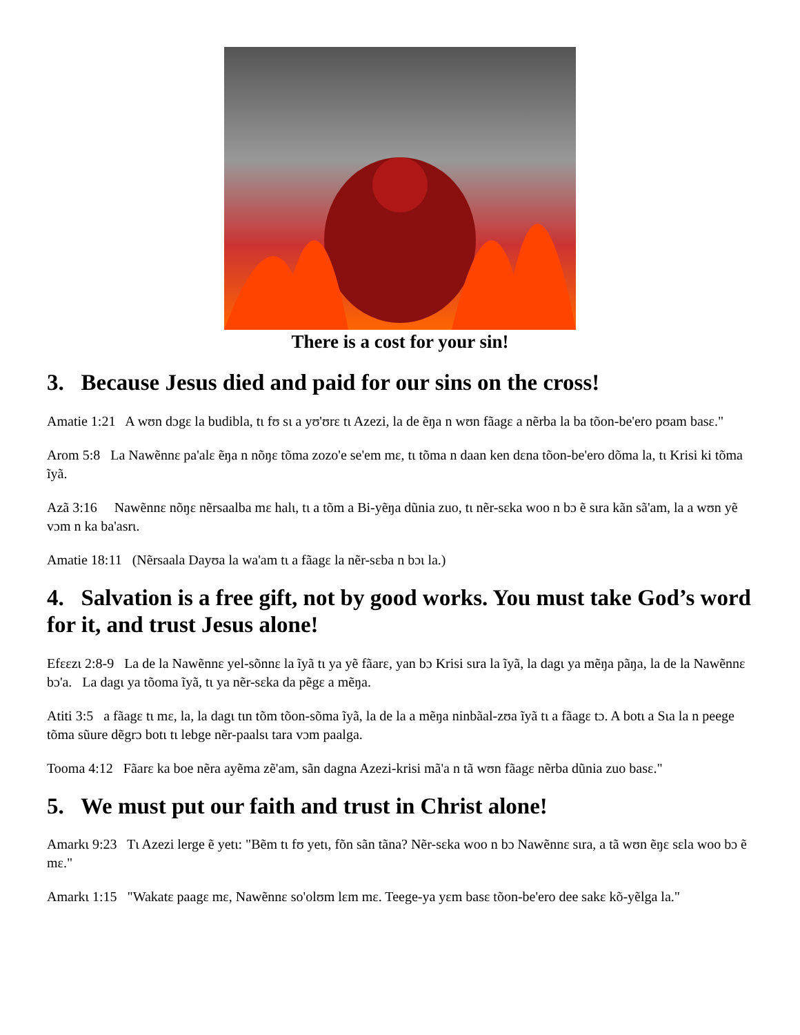There is a cost for your sin!
3. Because Jesus died and paid for our sins on the cross!
Amatie 1:21 A wʊn dɔgɛ la budibla, tɩ fʊ sɩ a yʊ'ʊrɛ tɩ Azezi, la de ẽŋa n wʊn fãagɛ a nẽrba la ba tõon-be'ero pʊam basɛ."
Arom 5:8 La Nawẽnnɛ pa'alɛ ẽŋa n nõŋɛ tõma zozo'e se'em mɛ, tɩ tõma n daan ken dɛna tõon-be'ero dõma la, tɩ Krisi ki tõma ĩyã.
Azã 3:16 Nawẽnnɛ nõŋɛ nẽrsaalba mɛ halɩ, tɩ a tõm a Bi-yẽŋa dũnia zuo, tɩ nẽr-sɛka woo n bɔ ẽ sɩra kãn sã'am, la a wʊn yẽ vɔm n ka ba'asrɩ.
Amatie 18:11 (Nẽrsaala Dayʊa la wa'am tɩ a fãagɛ la nẽr-sɛba n bɔɩ la.)
4. Salvation is a free gift, not by good works. You must take God’s word for it, and trust Jesus alone!
Efɛɛzɩ 2:8-9 La de la Nawẽnnɛ yel-sõnnɛ la ĩyã tɩ ya yẽ fãarɛ, yan bɔ Krisi sɩra la ĩyã, la dagɩ ya mẽŋa pãŋa, la de la Nawẽnnɛ bɔ'a. La dagɩ ya tõoma ĩyã, tɩ ya nẽr-sɛka da pẽgɛ a mẽŋa.
Atiti 3:5 a fãagɛ tɩ mɛ, la, la dagɩ tɩn tõm tõon-sõma ĩyã, la de la a mẽŋa ninbãal-zʊa ĩyã tɩ a fãagɛ tɔ. A botɩ a Sɩa la n peege tõma sũure dẽgrɔ botɩ tɩ lebge nẽr-paalsɩ tara vɔm paalga.
Tooma 4:12 Fãarɛ ka boe nẽra ayẽma zẽ'am, sãn dagna Azezi-krisi mã'a n tã wʊn fãagɛ nẽrba dũnia zuo basɛ."
5. We must put our faith and trust in Christ alone!
Amarkɩ 9:23 Tɩ Azezi lerge ẽ yetɩ: "Bẽm tɩ fʊ yetɩ, fõn sãn tãna? Nẽr-sɛka woo n bɔ Nawẽnnɛ sɩra, a tã wʊn ẽŋɛ sɛla woo bɔ ẽ mɛ."
Amarkɩ 1:15 "Wakatɛ paagɛ mɛ, Nawẽnnɛ so'olʊm lɛm mɛ. Teege-ya yɛm basɛ tõon-be'ero dee sakɛ kõ-yẽlga la."